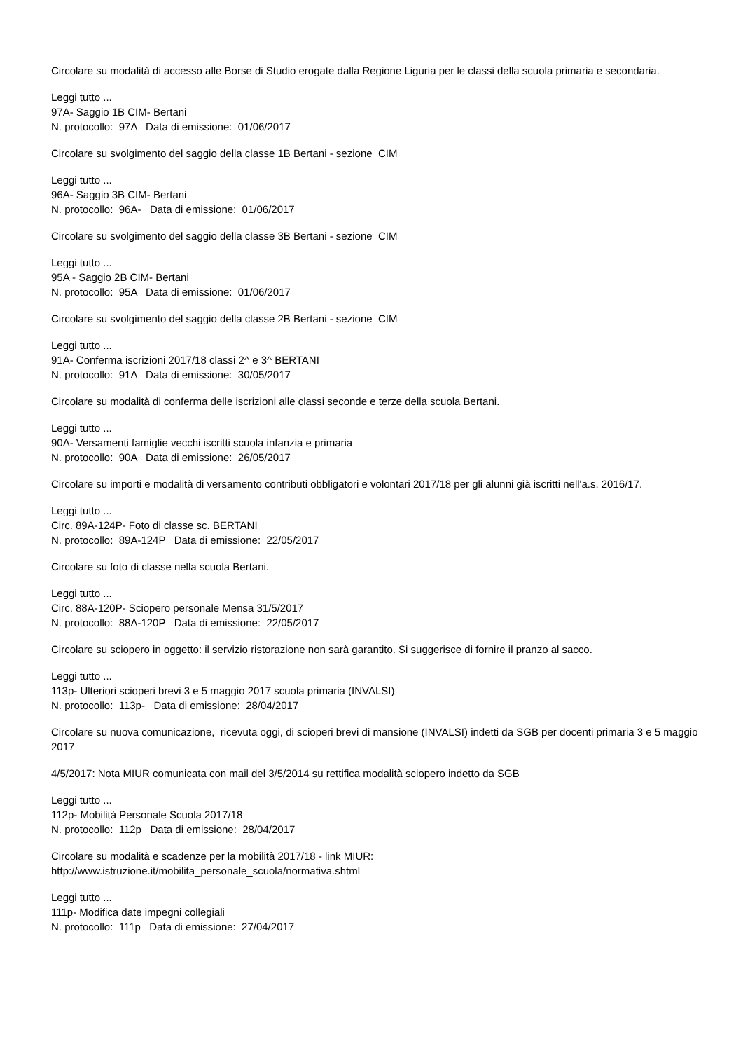Circolare su modalità di accesso alle Borse di Studio erogate dalla Regione Liguria per le classi della scuola primaria e secondaria.
Leggi tutto ...
97A- Saggio 1B CIM- Bertani
N. protocollo: 97A Data di emissione: 01/06/2017
Circolare su svolgimento del saggio della classe 1B Bertani - sezione CIM
Leggi tutto ...
96A- Saggio 3B CIM- Bertani
N. protocollo: 96A- Data di emissione: 01/06/2017
Circolare su svolgimento del saggio della classe 3B Bertani - sezione CIM
Leggi tutto ...
95A - Saggio 2B CIM- Bertani
N. protocollo: 95A Data di emissione: 01/06/2017
Circolare su svolgimento del saggio della classe 2B Bertani - sezione CIM
Leggi tutto ...
91A- Conferma iscrizioni 2017/18 classi 2^ e 3^ BERTANI
N. protocollo: 91A Data di emissione: 30/05/2017
Circolare su modalità di conferma delle iscrizioni alle classi seconde e terze della scuola Bertani.
Leggi tutto ...
90A- Versamenti famiglie vecchi iscritti scuola infanzia e primaria
N. protocollo: 90A Data di emissione: 26/05/2017
Circolare su importi e modalità di versamento contributi obbligatori e volontari 2017/18 per gli alunni già iscritti nell'a.s. 2016/17.
Leggi tutto ...
Circ. 89A-124P- Foto di classe sc. BERTANI
N. protocollo: 89A-124P Data di emissione: 22/05/2017
Circolare su foto di classe nella scuola Bertani.
Leggi tutto ...
Circ. 88A-120P- Sciopero personale Mensa 31/5/2017
N. protocollo: 88A-120P Data di emissione: 22/05/2017
Circolare su sciopero in oggetto: il servizio ristorazione non sarà garantito. Si suggerisce di fornire il pranzo al sacco.
Leggi tutto ...
113p- Ulteriori scioperi brevi 3 e 5 maggio 2017 scuola primaria (INVALSI)
N. protocollo: 113p- Data di emissione: 28/04/2017
Circolare su nuova comunicazione, ricevuta oggi, di scioperi brevi di mansione (INVALSI) indetti da SGB per docenti primaria 3 e 5 maggio 2017
4/5/2017: Nota MIUR comunicata con mail del 3/5/2014 su rettifica modalità sciopero indetto da SGB
Leggi tutto ...
112p- Mobilità Personale Scuola 2017/18
N. protocollo: 112p Data di emissione: 28/04/2017
Circolare su modalità e scadenze per la mobilità 2017/18 - link MIUR:
http://www.istruzione.it/mobilita_personale_scuola/normativa.shtml
Leggi tutto ...
111p- Modifica date impegni collegiali
N. protocollo: 111p Data di emissione: 27/04/2017